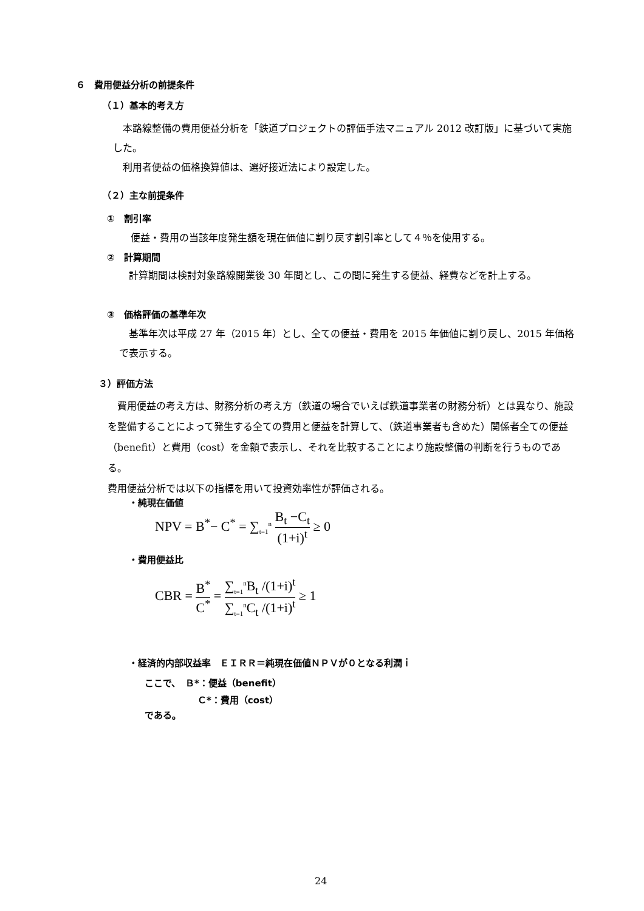６　費用便益分析の前提条件
（１）基本的考え方
　本路線整備の費用便益分析を「鉄道プロジェクトの評価手法マニュアル 2012 改訂版」に基づいて実施した。
　利用者便益の価格換算値は、選好接近法により設定した。
（２）主な前提条件
①　割引率
便益・費用の当該年度発生額を現在価値に割り戻す割引率として４％を使用する。
②　計算期間
　計算期間は検討対象路線開業後 30 年間とし、この間に発生する便益、経費などを計上する。
③　価格評価の基準年次
　基準年次は平成 27 年（2015 年）とし、全ての便益・費用を 2015 年価値に割り戻し、2015 年価格で表示する。
３）評価方法
　費用便益の考え方は、財務分析の考え方（鉄道の場合でいえば鉄道事業者の財務分析）とは異なり、施設を整備することによって発生する全ての費用と便益を計算して、（鉄道事業者も含めた）関係者全ての便益（benefit）と費用（cost）を金額で表示し、それを比較することにより施設整備の判断を行うものである。
費用便益分析では以下の指標を用いて投資効率性が評価される。
・純現在価値
NPV = B<sup>*</sup>− C<sup>*</sup> = ∑<sub>t=1</sub><sup>n</sup> B<sub>t</sub> −C<sub>t</sub> (1+i)<sup>t</sup> ≥ 0
・費用便益比
CBR = B<sup>*</sup> C<sup>*</sup> = ∑<sub>t=1</sub><sup>n</sup>B<sub>t</sub> /(1+i)<sup>t</sup> ∑<sub>t=1</sub><sup>n</sup>C<sub>t</sub> /(1+i)<sup>t</sup> ≥ 1
・経済的内部収益率　ＥＩＲＲ＝純現在価値ＮＰＶが０となる利潤ｉ
ここで、　Ｂ*：便益（benefit）
Ｃ*：費用（cost）
である。
24